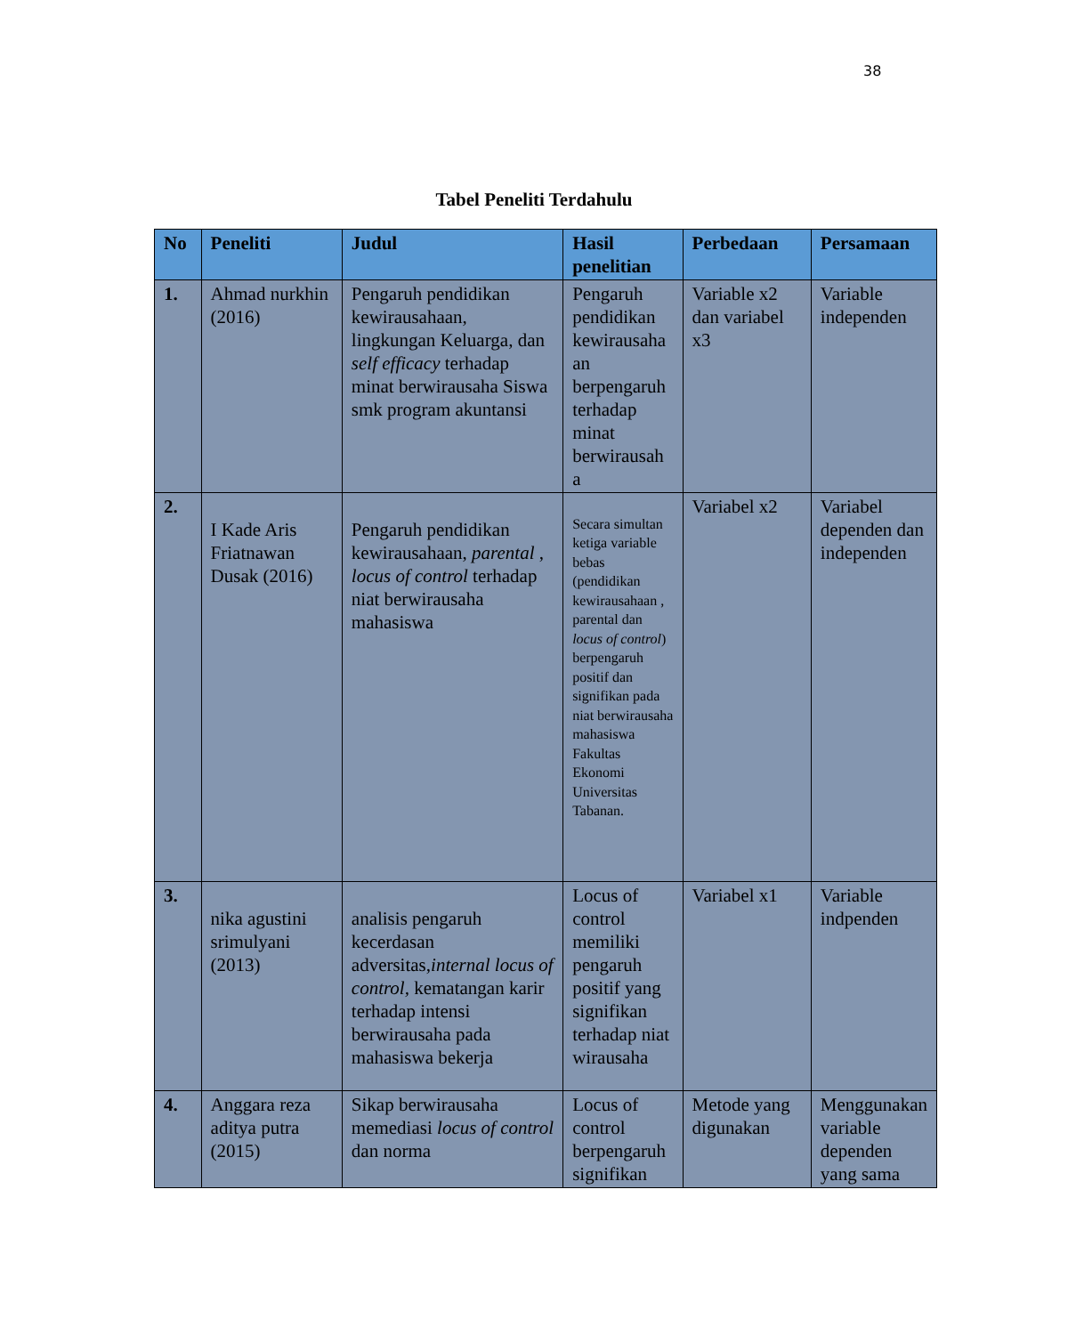38
Tabel Peneliti Terdahulu
| No | Peneliti | Judul | Hasil penelitian | Perbedaan | Persamaan |
| --- | --- | --- | --- | --- | --- |
| 1. | Ahmad nurkhin (2016) | Pengaruh pendidikan kewirausahaan, lingkungan Keluarga, dan self efficacy terhadap minat berwirausaha Siswa smk program akuntansi | Pengaruh pendidikan kewirausaha an berpengaruh terhadap minat berwirausah a | Variable x2 dan variabel x3 | Variable independen |
| 2. | I Kade Aris Friatnawan Dusak (2016) | Pengaruh pendidikan kewirausahaan, parental , locus of control terhadap niat berwirausaha mahasiswa | Secara simultan ketiga variable bebas (pendidikan kewirausahaan , parental dan locus of control ) berpengaruh positif dan signifikan pada niat berwirausaha mahasiswa Fakultas Ekonomi Universitas Tabanan. | Variabel x2 | Variabel dependen dan independen |
| 3. | nika agustini srimulyani (2013) | analisis pengaruh kecerdasan adversitas, internal locus of control, kematangan karir terhadap intensi berwirausaha pada mahasiswa bekerja | Locus of control memiliki pengaruh positif yang signifikan terhadap niat wirausaha | Variabel x1 | Variable indpenden |
| 4. | Anggara reza aditya putra (2015) | Sikap berwirausaha memediasi locus of control dan norma | Locus of control berpengaruh signifikan | Metode yang digunakan | Menggunakan variable dependen yang sama |